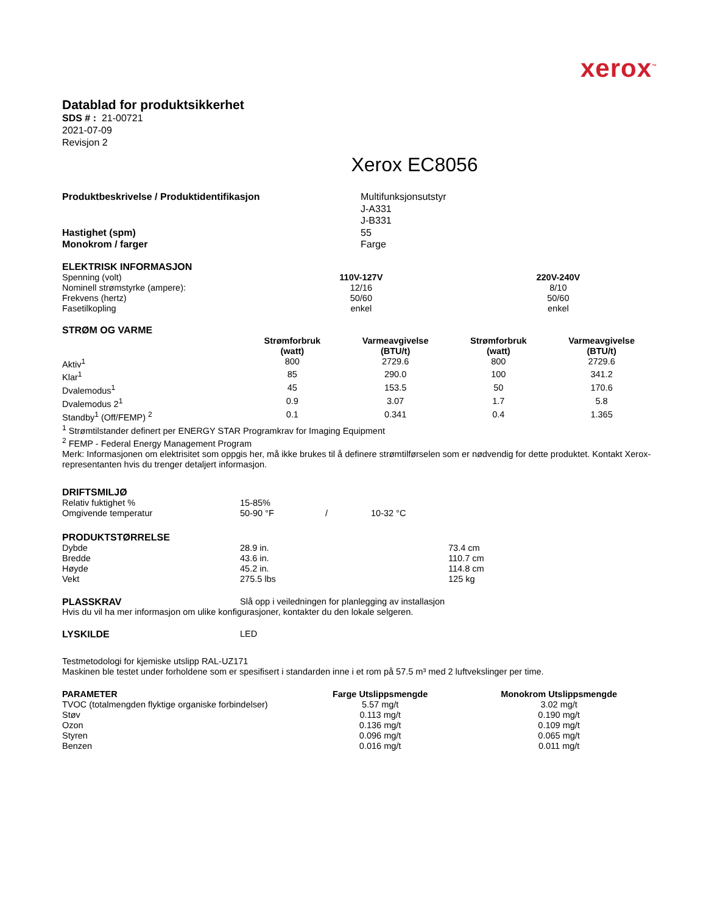xerox<sup>™</sup>
Datablad for produktsikkerhet
SDS # : 21-00721
2021-07-09
Revisjon 2
Xerox EC8056
| Produktbeskrivelse / Produktidentifikasjon | Multifunksjonsutstyr J-A331 J-B331 |
| Hastighet (spm) | 55 |
| Monokrom / farger | Farge |
ELEKTRISK INFORMASJON
| Spenning (volt) | 110V-127V | 220V-240V |
| Nominell strømstyrke (ampere): | 12/16 | 8/10 |
| Frekvens (hertz) | 50/60 | 50/60 |
| Fasetilkopling | enkel | enkel |
STRØM OG VARME
| | Strømforbruk (watt) | Varmeavgivelse (BTU/t) | Strømforbruk (watt) | Varmeavgivelse (BTU/t) |
| Aktiv<sup>1</sup> | 800 | 2729.6 | 800 | 2729.6 |
| Klar<sup>1</sup> | 85 | 290.0 | 100 | 341.2 |
| Dvalemodus<sup>1</sup> | 45 | 153.5 | 50 | 170.6 |
| Dvalemodus 2<sup>1</sup> | 0.9 | 3.07 | 1.7 | 5.8 |
| Standby<sup>1</sup> (Off/FEMP) <sup>2</sup> | 0.1 | 0.341 | 0.4 | 1.365 |
<sup>1</sup> Strømtilstander definert per ENERGY STAR Programkrav for Imaging Equipment
<sup>2</sup> FEMP - Federal Energy Management Program
Merk: Informasjonen om elektrisitet som oppgis her, må ikke brukes til å definere strømtilførselen som er nødvendig for dette produktet. Kontakt Xerox-representanten hvis du trenger detaljert informasjon.
DRIFTSMILJØ
| Relativ fuktighet % | 15-85% | | |
| Omgivende temperatur | 50-90 °F | / | 10-32 °C |
PRODUKTSTØRRELSE
| Dybde | 28.9 in. | 73.4 cm |
| Bredde | 43.6 in. | 110.7 cm |
| Høyde | 45.2 in. | 114.8 cm |
| Vekt | 275.5 lbs | 125 kg |
| PLASSKRAV | Slå opp i veiledningen for planlegging av installasjon |
Hvis du vil ha mer informasjon om ulike konfigurasjoner, kontakter du den lokale selgeren.
| LYSKILDE | LED |
Testmetodologi for kjemiske utslipp RAL-UZ171
Maskinen ble testet under forholdene som er spesifisert i standarden inne i et rom på 57.5 m³ med 2 luftvekslinger per time.
| PARAMETER | Farge Utslippsmengde | Monokrom Utslippsmengde |
| --- | --- | --- |
| TVOC (totalmengden flyktige organiske forbindelser) | 5.57 mg/t | 3.02 mg/t |
| Støv | 0.113 mg/t | 0.190 mg/t |
| Ozon | 0.136 mg/t | 0.109 mg/t |
| Styren | 0.096 mg/t | 0.065 mg/t |
| Benzen | 0.016 mg/t | 0.011 mg/t |